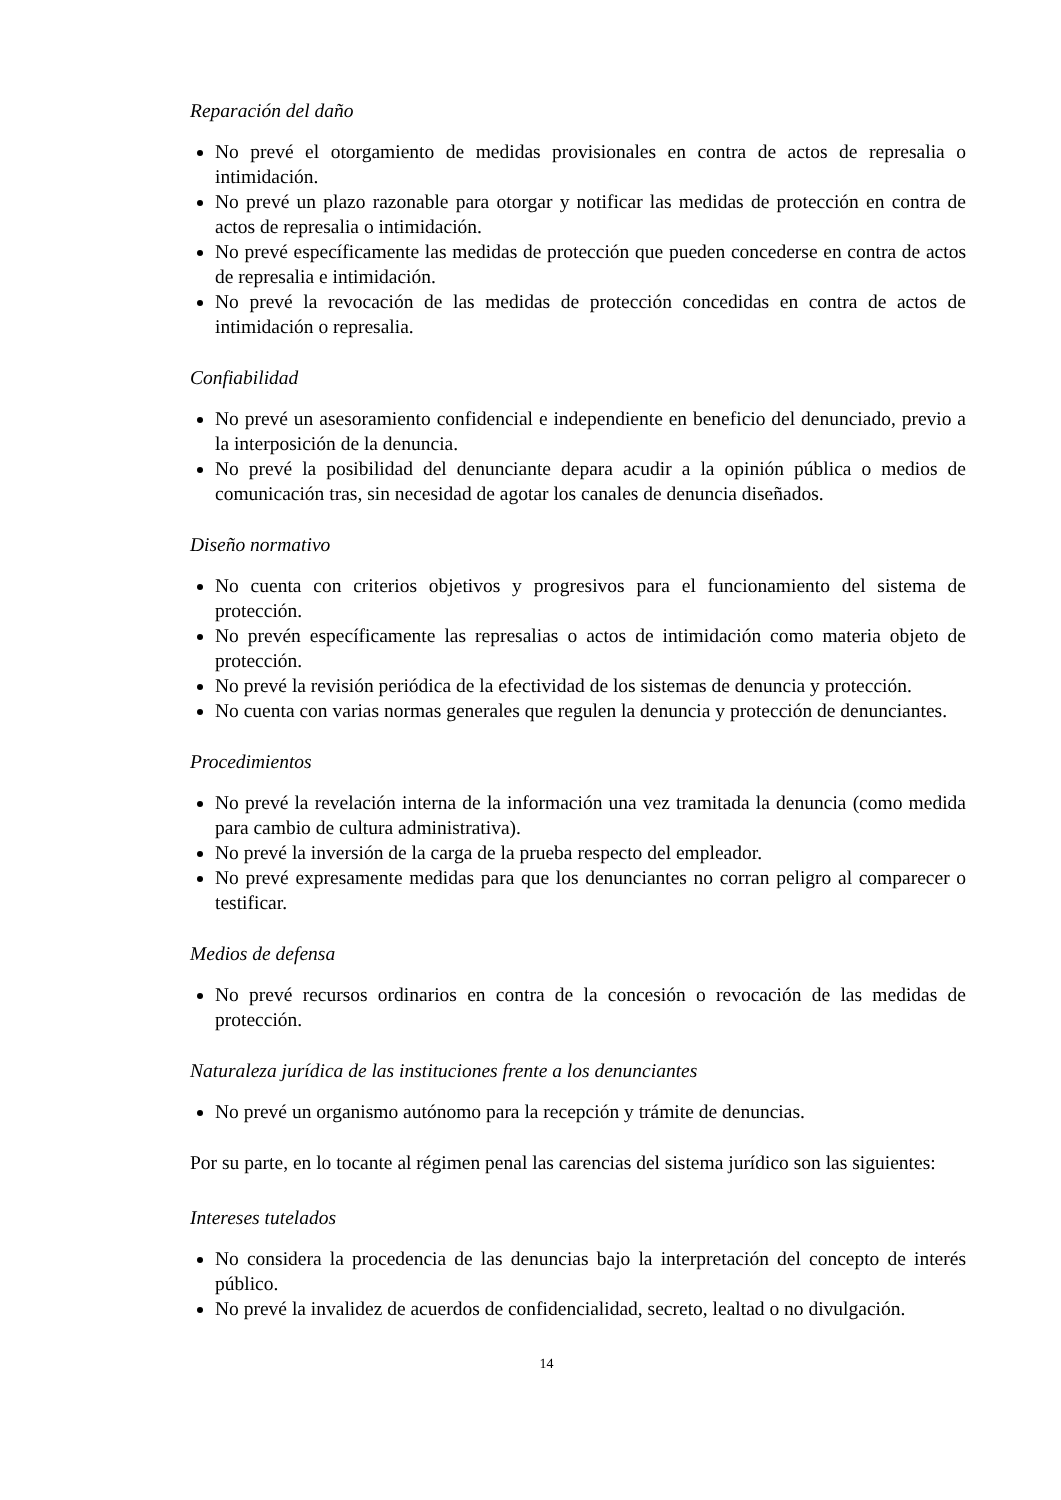Reparación del daño
No prevé el otorgamiento de medidas provisionales en contra de actos de represalia o intimidación.
No prevé un plazo razonable para otorgar y notificar las medidas de protección en contra de actos de represalia o intimidación.
No prevé específicamente las medidas de protección que pueden concederse en contra de actos de represalia e intimidación.
No prevé la revocación de las medidas de protección concedidas en contra de actos de intimidación o represalia.
Confiabilidad
No prevé un asesoramiento confidencial e independiente en beneficio del denunciado, previo a la interposición de la denuncia.
No prevé la posibilidad del denunciante depara acudir a la opinión pública o medios de comunicación tras, sin necesidad de agotar los canales de denuncia diseñados.
Diseño normativo
No cuenta con criterios objetivos y progresivos para el funcionamiento del sistema de protección.
No prevén específicamente las represalias o actos de intimidación como materia objeto de protección.
No prevé la revisión periódica de la efectividad de los sistemas de denuncia y protección.
No cuenta con varias normas generales que regulen la denuncia y protección de denunciantes.
Procedimientos
No prevé la revelación interna de la información una vez tramitada la denuncia (como medida para cambio de cultura administrativa).
No prevé la inversión de la carga de la prueba respecto del empleador.
No prevé expresamente medidas para que los denunciantes no corran peligro al comparecer o testificar.
Medios de defensa
No prevé recursos ordinarios en contra de la concesión o revocación de las medidas de protección.
Naturaleza jurídica de las instituciones frente a los denunciantes
No prevé un organismo autónomo para la recepción y trámite de denuncias.
Por su parte, en lo tocante al régimen penal las carencias del sistema jurídico son las siguientes:
Intereses tutelados
No considera la procedencia de las denuncias bajo la interpretación del concepto de interés público.
No prevé la invalidez de acuerdos de confidencialidad, secreto, lealtad o no divulgación.
14